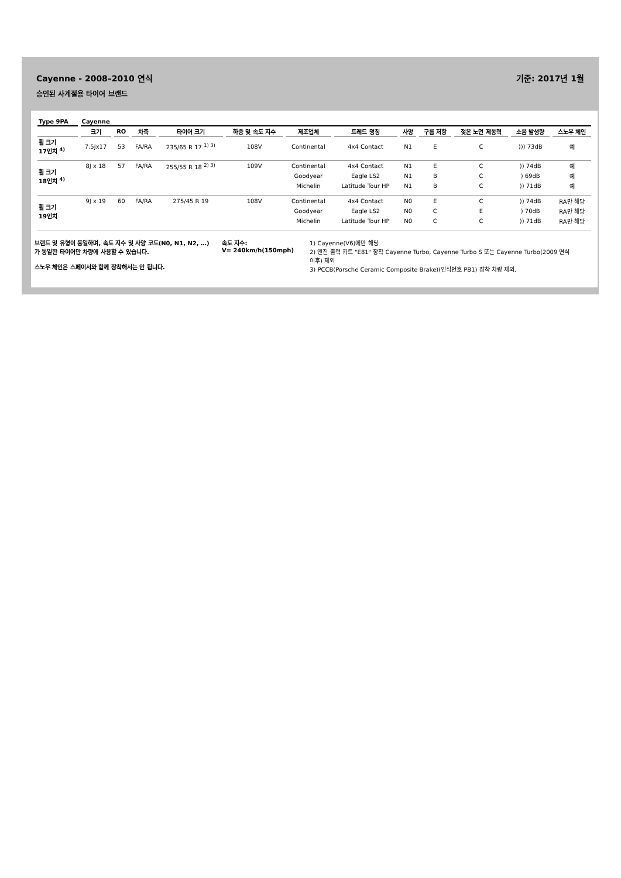Cayenne - 2008–2010 연식 기준: 2017년 1월
승인된 사계절용 타이어 브랜드
| Type 9PA | Cayenne | | | | | | | | | | | |
| | 크기 | RO | 차축 | 타이어 크기 | 하중 및 속도 지수 | 제조업체 | 트레드 명칭 | 사양 | 구름 저항 | 젖은 노면 제동력 | 소음 발생량 | 스노우 체인 |
| 휠 크기 17인치 <sup>4)</sup> | 7.5Jx17 | 53 | FA/RA | 235/65 R 17 <sup>1) 3)</sup> | 108V | Continental | 4x4 Contact | N1 | E | C | ))) 73dB | 예 |
| 휠 크기 18인치 <sup>4)</sup> | 8J x 18 | 57 | FA/RA | 255/55 R 18 <sup>2) 3)</sup> | 109V | Continental | 4x4 Contact | N1 | E | C | )) 74dB | 예 |
| | | | | | | Goodyear | Eagle LS2 | N1 | B | C | ) 69dB | 예 |
| | | | | | | Michelin | Latitude Tour HP | N1 | B | C | )) 71dB | 예 |
| 휠 크기 19인치 | 9J x 19 | 60 | FA/RA | 275/45 R 19 | 108V | Continental | 4x4 Contact | N0 | E | C | )) 74dB | RA만 해당 |
| | | | | | | Goodyear | Eagle LS2 | N0 | C | E | ) 70dB | RA만 해당 |
| | | | | | | Michelin | Latitude Tour HP | N0 | C | C | )) 71dB | RA만 해당 |
브랜드 및 유형이 동일하며, 속도 지수 및 사양 코드(N0, N1, N2, …)가 동일한 타이어만 차량에 사용할 수 있습니다.
스노우 체인은 스페이서와 함께 장착해서는 안 됩니다.
속도 지수:
V= 240km/h(150mph)
1) Cayenne(V6)에만 해당
2) 엔진 출력 키트 "E81" 장착 Cayenne Turbo, Cayenne Turbo S 또는 Cayenne Turbo(2009 연식 이후) 제외
3) PCCB(Porsche Ceramic Composite Brake)(인식번호 PB1) 장착 차량 제외.